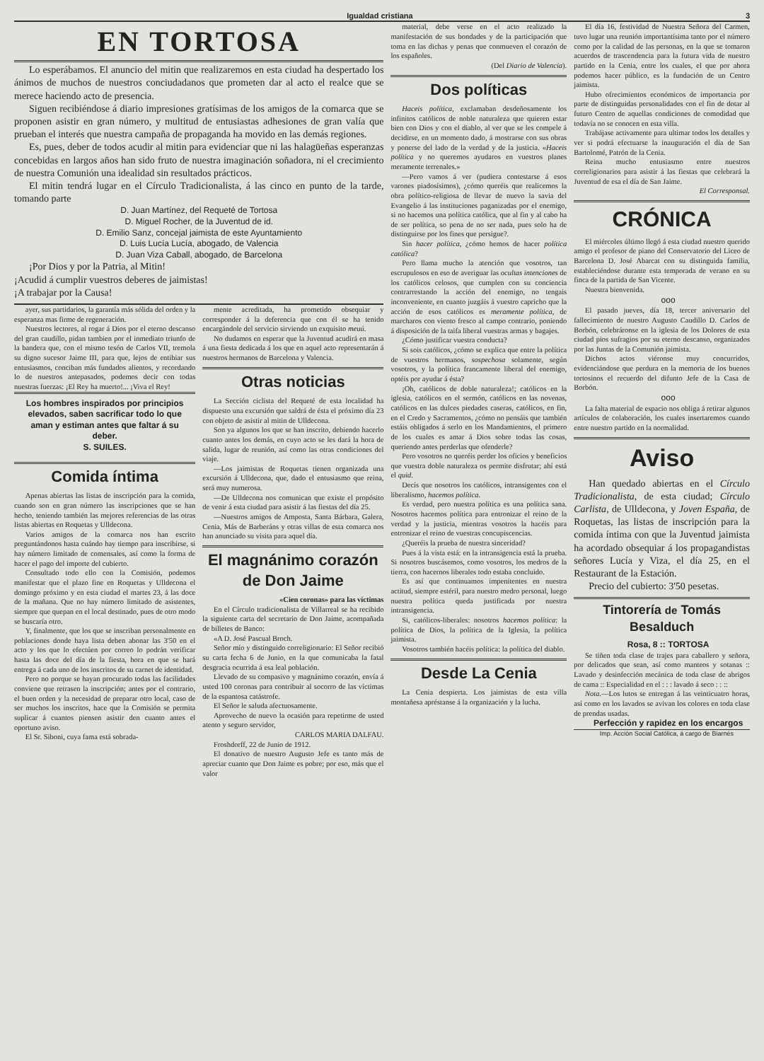Igualdad cristiana 3
EN TORTOSA
Lo esperábamos. El anuncio del mitin que realizaremos en esta ciudad ha despertado los ánimos de muchos de nuestros conciudadanos que prometen dar al acto el realce que se merece haciendo acto de presencia.
Siguen recibiéndose á diario impresiones gratísimas de los amigos de la comarca que se proponen asistir en gran número, y multitud de entusiastas adhesiones de gran valía que prueban el interés que nuestra campaña de propaganda ha movido en las demás regiones.
Es, pues, deber de todos acudir al mitin para evidenciar que ni las halagüeñas esperanzas concebidas en largos años han sido fruto de nuestra imaginación soñadora, ni el crecimiento de nuestra Comunión una idealidad sin resultados prácticos.
El mitin tendrá lugar en el Círculo Tradicionalista, á las cinco en punto de la tarde, tomando parte
D. Juan Martínez, del Requeté de Tortosa
D. Miguel Rocher, de la Juventud de id.
D. Emilio Sanz, concejal jaimista de este Ayuntamiento
D. Luis Lucía Lucía, abogado, de Valencia
D. Juan Viza Caball, abogado, de Barcelona
¡Por Dios y por la Patria, al Mitin!
¡Acudid á cumplir vuestros deberes de jaimistas!
¡A trabajar por la Causa!
ayer, sus partidarios, la garantía más sólida del orden y la esperanza mas firme de regeneración.
Nuestros lectores, al rogar á Dios por el eterno descanso del gran caudillo, pidan tambien por el inmediato triunfo de la bandera que, con el mismo tesón de Carlos VII, tremola su digno sucesor Jaime III, para que, lejos de entibiar sus entusiasmos, conciban más fundados alientos, y recordando lo de nuestros antepasados, podemos decir con todas nuestras fuerzas: ¡El Rey ha muerto!... ¡Viva el Rey!
Los hombres inspirados por principios elevados, saben sacrificar todo lo que aman y estiman antes que faltar á su deber.
S. SUILES.
Comida íntima
Apenas abiertas las listas de inscripción para la comida, cuando son en gran número las inscripciones que se han hecho, teniendo también las mejores referencias de las otras listas abiertas en Roquetas y Ulldecona.
Varios amigos de la comarca nos han escrito preguntándonos hasta cuándo hay tiempo para inscribirse, si hay número limitado de comensales, así como la forma de hacer el pago del importe del cubierto.
Consultado todo ello con la Comisión, podemos manifestar que el plazo fine en Roquetas y Ulldecona el domingo próximo y en esta ciudad el martes 23, á las doce de la mañana. Que no hay número limitado de asistentes, siempre que quepan en el local destinado, pues de otro modo se buscaría otro.
Y, finalmente, que los que se inscriban personalmente en poblaciones donde haya lista deben abonar las 3'50 en el acto y los que lo efectúen por correo lo podrán verificar hasta las doce del día de la fiesta, hora en que se hará entrega á cada uno de los inscritos de su carnet de identidad.
Pero no porque se hayan procurado todas las facilidades conviene que retrasen la inscripción; antes por el contrario, el buen orden y la necesidad de preparar otro local, caso de ser muchos los inscritos, hace que la Comisión se permita suplicar á cuantos piensen asistir den cuanto antes el oportuno aviso.
El Sr. Siboni, cuya fama está sobrada-
mente acreditada, ha prometido obsequiar y corresponder á la deferencia que con él se ha tenido encargándole del servicio sirviendo un exquisito meuú.
No dudamos en esperar que la Juventud acudirá en masa á una fiesta dedicada á los que en aquel acto representarán á nuestros hermanos de Barcelona y Valencia.
Otras noticias
La Sección ciclista del Requeté de esta localidad ha dispuesto una excursión que saldrá de ésta el próximo día 23 con objeto de asistir al mitin de Ulldecona.
Son ya algunos los que se han inscrito, debiendo hacerlo cuanto antes los demás, en cuyo acto se les dará la hora de salida, lugar de reunión, así como las otras condiciones del viaje.
—Los jaimistas de Roquetas tienen organizada una excursión á Ulldecona, que, dado el entusiasmo que reina, será muy numerosa.
—De Ulldecona nos comunican que existe el propósito de venir á esta ciudad para asistir á las fiestas del día 25.
—Nuestros amigos de Amposta, Santa Bárbara, Galera, Cenia, Más de Barberáns y otras villas de esta comarca nos han anunciado su visita para aquel día.
El magnánimo corazón de Don Jaime
«Cien coronas» para las víctimas
En el Círculo tradicionalista de Villarreal se ha recibido la siguiente carta del secretario de Don Jaime, acompañada de billetes de Banco:
«A D. José Pascual Broch.
Señor mío y distinguido correligionario: El Señor recibió su carta fecha 6 de Junio, en la que comunicaba la fatal desgracia ocurrida á esa leal población.
Llevado de su compasivo y magnánimo corazón, envía á usted 100 coronas para contribuir al socorro de las víctimas de la espantosa catástrofe.
El Señor le saluda afectuosamente.
Aprovecho de nuevo la ocasión para repetirme de usted atento y seguro servidor,
CARLOS MARIA DALFAU.
Froshdorff, 22 de Junio de 1912.
El donativo de nuestro Augusto Jefe es tanto más de apreciar cuanto que Don Jaime es pobre; por eso, más que el valor
material, debe verse en el acto realizado la manifestación de sus bondades y de la participación que toma en las dichas y penas que conmueven el corazón de los españoles.
(Del Diario de Valencia).
Dos políticas
Haceis política, exclamaban desdeñosamente los infinitos católicos de noble naturaleza que quieren estar bien con Dios y con el diablo, al ver que se les compele á decidirse, en un momento dado, á mostrarse con sus obras y ponerse del lado de la verdad y de la justicia. «Haceis política y no queremos ayudaros en vuestros planes meramente terrenales.»
—Pero vamos á ver (pudiera contestarse á esos varones piadosísimos), ¿cómo queréis que realicemos la obra político-religiosa de llevar de nuevo la savia del Evangelio á las instituciones paganizadas por el enemigo, si no hacemos una política católica, que al fin y al cabo ha de ser política, so pena de no ser nada, pues solo ha de distinguirse por los fines que persigue?.
Sin hacer política, ¿cómo hemos de hacer política católica?
Pero llama mucho la atención que vosotros, tan escrupulosos en eso de averiguar las ocultas intenciones de los católicos celosos, que cumplen con su conciencia contrarrestando la acción del enemigo, no tengais inconveniente, en cuanto juzgáis á vuestro capricho que la acción de esos católicos es meramente política, de marcharos con viento fresco al campo contrario, poniendo á disposición de la taifa liberal vuestras armas y bagajes.
¿Cómo justificar vuestra conducta?
Si sois católicos, ¿cómo se explica que entre la política de vuestros hermanos, sospechosa solamente, según vosotros, y la política francamente liberal del enemigo, optéis por ayudar á ésta?
¡Oh, católicos de doble naturaleza!; católicos en la iglesia, católicos en el sermón, católicos en las novenas, católicos en las dulces piedades caseras, católicos, en fin, en el Credo y Sacramentos, ¿cómo no pensáis que también estáis obligados á serlo en los Mandamientos, el primero de los cuales es amar á Dios sobre todas las cosas, queriendo antes perderlas que ofenderle?
Pero vosotros no queréis perder los oficios y beneficios que vuestra doble naturaleza os permite disfrutar; ahí está el quid.
Decís que nosotros los católicos, intransigentes con el liberalismo, hacemos política.
Es verdad, pero nuestra política es una política sana. Nosotros hacemos política para entronizar el reino de la verdad y la justicia, mientras vosotros la hacéis para entronizar el reino de vuestras concupiscencias.
¿Queréis la prueba de nuestra sinceridad?
Pues á la vista está: en la intransigencia está la prueba. Si nosotros buscásemos, como vosotros, los medros de la tierra, con hacernos liberales todo estaba concluido.
Es así que continuamos impenitentes en nuestra actitud, siempre estéril, para nuestro medro personal, luego nuestra política queda justificada por nuestra intransigencia.
Si, católicos-liberales: nosotros hacemos política: la política de Dios, la política de la Iglesia, la política jaimista.
Vosotros también hacéis política: la política del diablo.
Desde La Cenia
La Cenia despierta. Los jaimistas de esta villa montañesa apréstanse á la organización y la lucha.
El día 16, festividad de Nuestra Señora del Carmen, tuvo lugar una reunión importantísima tanto por el número como por la calidad de las personas, en la que se tomaron acuerdos de trascendencia para la futura vida de nuestro partido en la Cenia, entre los cuales, el que por ahora podemos hacer público, es la fundación de un Centro jaimista.
Hubo ofrecimientos económicos de importancia por parte de distinguidas personalidades con el fin de dotar al futuro Centro de aquellas condiciones de comodidad que todavía no se conocen en esta villa.
Trabájase activamente para ultimar todos los detalles y ver si podrá efectuarse la inauguración el día de San Bartolomé, Patrón de la Cenia.
Reina mucho entusiasmo entre nuestros correligionarios para asistir á las fiestas que celebrará la Juventud de esa el día de San Jaime.
El Corresponsal.
CRÓNICA
El miércoles último llegó á esta ciudad nuestro querido amigo el profesor de piano del Conservatorio del Liceo de Barcelona D. José Abarcat con su distinguida familia, estableciéndose durante esta temporada de verano en su finca de la partida de San Vicente.
Nuestra bienvenida.
ooo
El pasado jueves, día 18, tercer aniversario del fallecimiento de nuestro Augusto Caudillo D. Carlos de Borbón, celebráronse en la iglesia de los Dolores de esta ciudad pios sufragios por su eterno descanso, organizados por las Juntas de la Comunión jaimista.
Dichos actos viéronse muy concurridos, evidenciándose que perdura en la memoria de los buenos tortosinos el recuerdo del difunto Jefe de la Casa de Borbón.
ooo
La falta material de espacio nos obliga á retirar algunos artículos de colaboración, los cuales insertaremos cuando entre nuestro partido en la normalidad.
Aviso
Han quedado abiertas en el Círculo Tradicionalista, de esta ciudad; Círculo Carlista, de Ulldecona, y Joven España, de Roquetas, las listas de inscripción para la comida íntima con que la Juventud jaimista ha acordado obsequiar á los propagandistas señores Lucía y Viza, el día 25, en el Restaurant de la Estación.
Precio del cubierto: 3'50 pesetas.
Tintorería de Tomás Besalduch
Rosa, 8 :: TORTOSA
Se tiñen toda clase de trajes para caballero y señora, por delicados que sean, así como manteos y sotanas :: Lavado y desinfección mecánica de toda clase de abrigos de cama :: Especialidad en el : : : lavado á seco : : ::
Nota.—Los lutos se entregan á las veinticuatro horas, así como en los lavados se avivan los colores en toda clase de prendas usadas.
Perfección y rapidez en los encargos
Imp. Acción Social Católica, á cargo de Biarnés